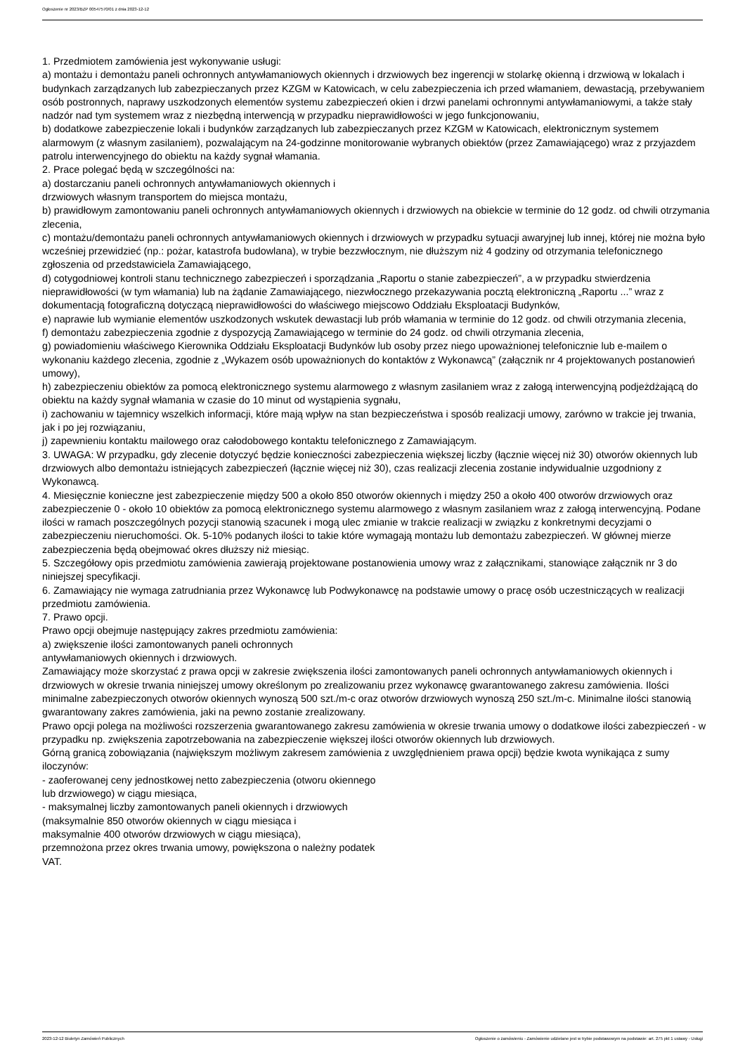Ogłoszenie nr 2023/BZP 00547570/01 z dnia 2023-12-12
1. Przedmiotem zamówienia jest wykonywanie usługi:
a) montażu i demontażu paneli ochronnych antywłamaniowych okiennych i drzwiowych bez ingerencji w stolarkę okienną i drzwiową w lokalach i budynkach zarządzanych lub zabezpieczanych przez KZGM w Katowicach, w celu zabezpieczenia ich przed włamaniem, dewastacją, przebywaniem osób postronnych, naprawy uszkodzonych elementów systemu zabezpieczeń okien i drzwi panelami ochronnymi antywłamaniowymi, a także stały nadzór nad tym systemem wraz z niezbędną interwencją w przypadku nieprawidłowości w jego funkcjonowaniu,
b) dodatkowe zabezpieczenie lokali i budynków zarządzanych lub zabezpieczanych przez KZGM w Katowicach, elektronicznym systemem alarmowym (z własnym zasilaniem), pozwalającym na 24-godzinne monitorowanie wybranych obiektów (przez Zamawiającego) wraz z przyjazdem patrolu interwencyjnego do obiektu na każdy sygnał włamania.
2. Prace polegać będą w szczególności na:
a) dostarczaniu paneli ochronnych antywłamaniowych okiennych i
drzwiowych własnym transportem do miejsca montażu,
b) prawidłowym zamontowaniu paneli ochronnych antywłamaniowych okiennych i drzwiowych na obiekcie w terminie do 12 godz. od chwili otrzymania zlecenia,
c) montażu/demontażu paneli ochronnych antywłamaniowych okiennych i drzwiowych w przypadku sytuacji awaryjnej lub innej, której nie można było wcześniej przewidzieć (np.: pożar, katastrofa budowlana), w trybie bezzwłocznym, nie dłuższym niż 4 godziny od otrzymania telefonicznego zgłoszenia od przedstawiciela Zamawiającego,
d) cotygodniowej kontroli stanu technicznego zabezpieczeń i sporządzania „Raportu o stanie zabezpieczeń”, a w przypadku stwierdzenia nieprawidłowości (w tym włamania) lub na żądanie Zamawiającego, niezwłocznego przekazywania pocztą elektroniczną „Raportu ...” wraz z dokumentacją fotograficzną dotyczącą nieprawidłowości do właściwego miejscowo Oddziału Eksploatacji Budynków,
e) naprawie lub wymianie elementów uszkodzonych wskutek dewastacji lub prób włamania w terminie do 12 godz. od chwili otrzymania zlecenia,
f) demontażu zabezpieczenia zgodnie z dyspozycją Zamawiającego w terminie do 24 godz. od chwili otrzymania zlecenia,
g) powiadomieniu właściwego Kierownika Oddziału Eksploatacji Budynków lub osoby przez niego upoważnionej telefonicznie lub e-mailem o wykonaniu każdego zlecenia, zgodnie z „Wykazem osób upoważnionych do kontaktów z Wykonawcą” (załącznik nr 4 projektowanych postanowień umowy),
h) zabezpieczeniu obiektów za pomocą elektronicznego systemu alarmowego z własnym zasilaniem wraz z załogą interwencyjną podjeżdżającą do obiektu na każdy sygnał włamania w czasie do 10 minut od wystąpienia sygnału,
i) zachowaniu w tajemnicy wszelkich informacji, które mają wpływ na stan bezpieczeństwa i sposób realizacji umowy, zarówno w trakcie jej trwania, jak i po jej rozwiązaniu,
j) zapewnieniu kontaktu mailowego oraz całodobowego kontaktu telefonicznego z Zamawiającym.
3. UWAGA: W przypadku, gdy zlecenie dotyczyć będzie konieczności zabezpieczenia większej liczby (łącznie więcej niż 30) otworów okiennych lub drzwiowych albo demontażu istniejących zabezpieczeń (łącznie więcej niż 30), czas realizacji zlecenia zostanie indywidualnie uzgodniony z Wykonawcą.
4. Miesięcznie konieczne jest zabezpieczenie między 500 a około 850 otworów okiennych i między 250 a około 400 otworów drzwiowych oraz zabezpieczenie 0 - około 10 obiektów za pomocą elektronicznego systemu alarmowego z własnym zasilaniem wraz z załogą interwencyjną. Podane ilości w ramach poszczególnych pozycji stanowią szacunek i mogą ulec zmianie w trakcie realizacji w związku z konkretnymi decyzjami o zabezpieczeniu nieruchomości. Ok. 5-10% podanych ilości to takie które wymagają montażu lub demontażu zabezpieczeń. W głównej mierze zabezpieczenia będą obejmować okres dłuższy niż miesiąc.
5. Szczegółowy opis przedmiotu zamówienia zawierają projektowane postanowienia umowy wraz z załącznikami, stanowiące załącznik nr 3 do niniejszej specyfikacji.
6. Zamawiający nie wymaga zatrudniania przez Wykonawcę lub Podwykonawcę na podstawie umowy o pracę osób uczestniczących w realizacji przedmiotu zamówienia.
7. Prawo opcji.
Prawo opcji obejmuje następujący zakres przedmiotu zamówienia:
a) zwiększenie ilości zamontowanych paneli ochronnych
antywłamaniowych okiennych i drzwiowych.
Zamawiający może skorzystać z prawa opcji w zakresie zwiększenia ilości zamontowanych paneli ochronnych antywłamaniowych okiennych i drzwiowych w okresie trwania niniejszej umowy określonym po zrealizowaniu przez wykonawcę gwarantowanego zakresu zamówienia. Ilości minimalne zabezpieczonych otworów okiennych wynoszą 500 szt./m-c oraz otworów drzwiowych wynoszą 250 szt./m-c. Minimalne ilości stanowią gwarantowany zakres zamówienia, jaki na pewno zostanie zrealizowany.
Prawo opcji polega na możliwości rozszerzenia gwarantowanego zakresu zamówienia w okresie trwania umowy o dodatkowe ilości zabezpieczeń - w przypadku np. zwiększenia zapotrzebowania na zabezpieczenie większej ilości otworów okiennych lub drzwiowych.
Górną granicą zobowiązania (największym możliwym zakresem zamówienia z uwzględnieniem prawa opcji) będzie kwota wynikająca z sumy iloczynów:
- zaoferowanej ceny jednostkowej netto zabezpieczenia (otworu okiennego
lub drzwiowego) w ciągu miesiąca,
- maksymalnej liczby zamontowanych paneli okiennych i drzwiowych
(maksymalnie 850 otworów okiennych w ciągu miesiąca i
maksymalnie 400 otworów drzwiowych w ciągu miesiąca),
przemnożona przez okres trwania umowy, powiększona o należny podatek
VAT.
2023-12-12 Biuletyn Zamówień Publicznych Ogłoszenie o zamówieniu - Zamówienie udzielane jest w trybie podstawowym na podstawie: art. 275 pkt 1 ustawy - Usługi